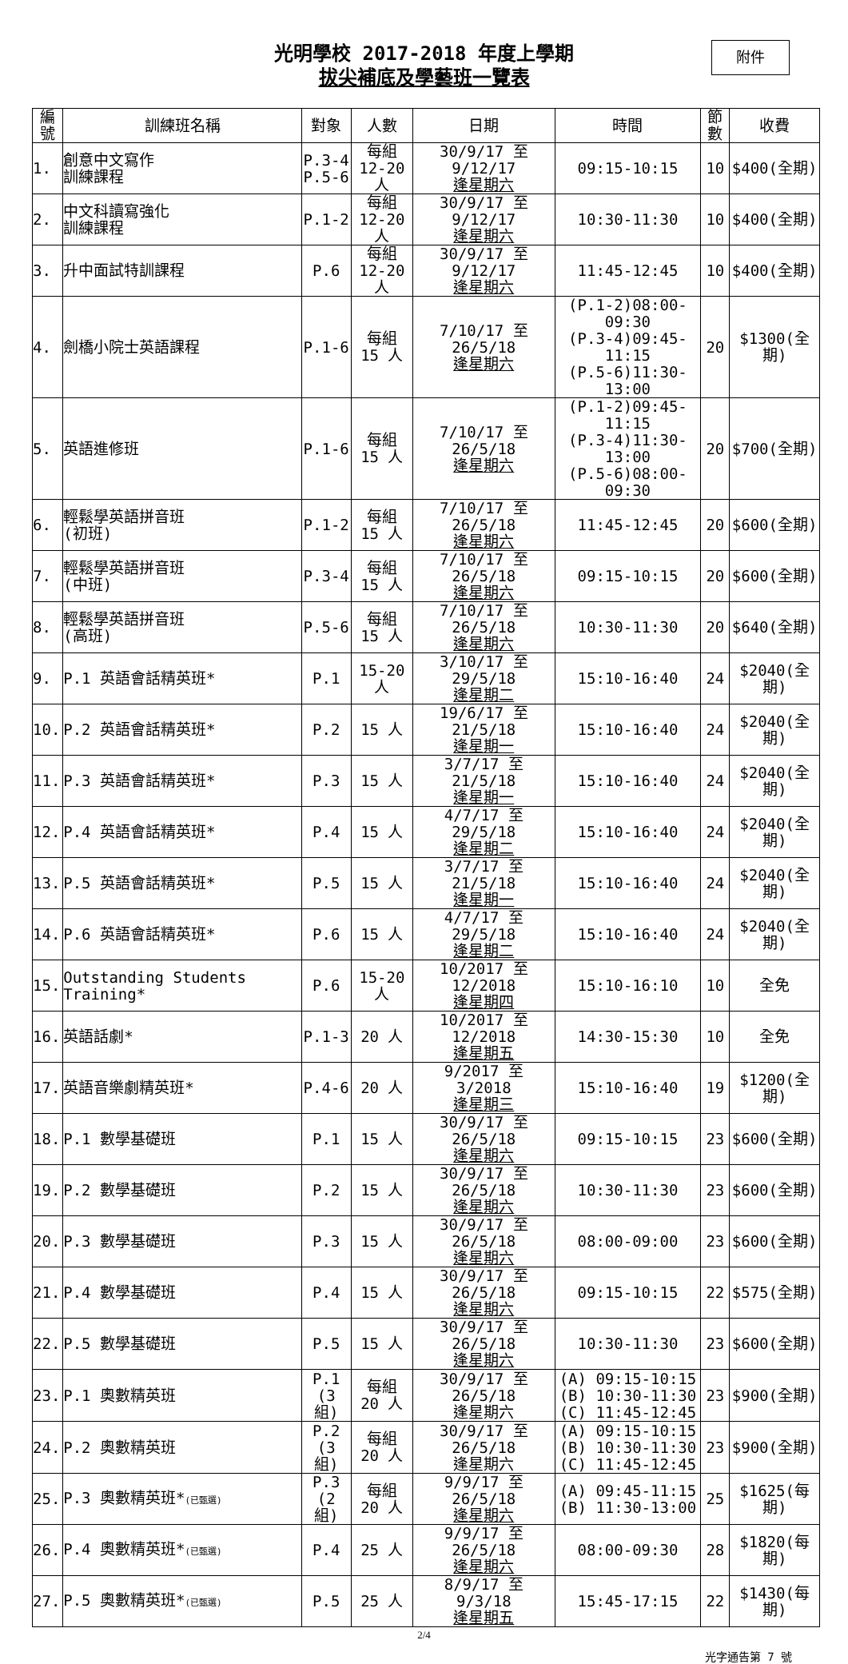光明學校 2017-2018 年度上學期
拔尖補底及學藝班一覽表
附件
| 編號 | 訓練班名稱 | 對象 | 人數 | 日期 | 時間 | 節數 | 收費 |
| --- | --- | --- | --- | --- | --- | --- | --- |
| 1. | 創意中文寫作 訓練課程 | P.3-4 P.5-6 | 每組 12-20 人 | 30/9/17 至 9/12/17 逢星期六 | 09:15-10:15 | 10 | $400(全期) |
| 2. | 中文科讀寫強化 訓練課程 | P.1-2 | 每組 12-20 人 | 30/9/17 至 9/12/17 逢星期六 | 10:30-11:30 | 10 | $400(全期) |
| 3. | 升中面試特訓課程 | P.6 | 每組 12-20 人 | 30/9/17 至 9/12/17 逢星期六 | 11:45-12:45 | 10 | $400(全期) |
| 4. | 劍橋小院士英語課程 | P.1-6 | 每組 15 人 | 7/10/17 至 26/5/18 逢星期六 | (P.1-2)08:00-09:30 (P.3-4)09:45-11:15 (P.5-6)11:30-13:00 | 20 | $1300(全期) |
| 5. | 英語進修班 | P.1-6 | 每組 15 人 | 7/10/17 至 26/5/18 逢星期六 | (P.1-2)09:45-11:15 (P.3-4)11:30-13:00 (P.5-6)08:00-09:30 | 20 | $700(全期) |
| 6. | 輕鬆學英語拼音班 (初班) | P.1-2 | 每組 15 人 | 7/10/17 至 26/5/18 逢星期六 | 11:45-12:45 | 20 | $600(全期) |
| 7. | 輕鬆學英語拼音班 (中班) | P.3-4 | 每組 15 人 | 7/10/17 至 26/5/18 逢星期六 | 09:15-10:15 | 20 | $600(全期) |
| 8. | 輕鬆學英語拼音班 (高班) | P.5-6 | 每組 15 人 | 7/10/17 至 26/5/18 逢星期六 | 10:30-11:30 | 20 | $640(全期) |
| 9. | P.1 英語會話精英班* | P.1 | 15-20 人 | 3/10/17 至 29/5/18 逢星期二 | 15:10-16:40 | 24 | $2040(全期) |
| 10. | P.2 英語會話精英班* | P.2 | 15 人 | 19/6/17 至 21/5/18 逢星期一 | 15:10-16:40 | 24 | $2040(全期) |
| 11. | P.3 英語會話精英班* | P.3 | 15 人 | 3/7/17 至 21/5/18 逢星期一 | 15:10-16:40 | 24 | $2040(全期) |
| 12. | P.4 英語會話精英班* | P.4 | 15 人 | 4/7/17 至 29/5/18 逢星期二 | 15:10-16:40 | 24 | $2040(全期) |
| 13. | P.5 英語會話精英班* | P.5 | 15 人 | 3/7/17 至 21/5/18 逢星期一 | 15:10-16:40 | 24 | $2040(全期) |
| 14. | P.6 英語會話精英班* | P.6 | 15 人 | 4/7/17 至 29/5/18 逢星期二 | 15:10-16:40 | 24 | $2040(全期) |
| 15. | Outstanding Students Training* | P.6 | 15-20 人 | 10/2017 至 12/2018 逢星期四 | 15:10-16:10 | 10 | 全免 |
| 16. | 英語話劇* | P.1-3 | 20 人 | 10/2017 至 12/2018 逢星期五 | 14:30-15:30 | 10 | 全免 |
| 17. | 英語音樂劇精英班* | P.4-6 | 20 人 | 9/2017 至 3/2018 逢星期三 | 15:10-16:40 | 19 | $1200(全期) |
| 18. | P.1 數學基礎班 | P.1 | 15 人 | 30/9/17 至 26/5/18 逢星期六 | 09:15-10:15 | 23 | $600(全期) |
| 19. | P.2 數學基礎班 | P.2 | 15 人 | 30/9/17 至 26/5/18 逢星期六 | 10:30-11:30 | 23 | $600(全期) |
| 20. | P.3 數學基礎班 | P.3 | 15 人 | 30/9/17 至 26/5/18 逢星期六 | 08:00-09:00 | 23 | $600(全期) |
| 21. | P.4 數學基礎班 | P.4 | 15 人 | 30/9/17 至 26/5/18 逢星期六 | 09:15-10:15 | 22 | $575(全期) |
| 22. | P.5 數學基礎班 | P.5 | 15 人 | 30/9/17 至 26/5/18 逢星期六 | 10:30-11:30 | 23 | $600(全期) |
| 23. | P.1 奧數精英班 | P.1 (3 組) | 每組 20 人 | 30/9/17 至 26/5/18 逢星期六 | (A) 09:15-10:15 (B) 10:30-11:30 (C) 11:45-12:45 | 23 | $900(全期) |
| 24. | P.2 奧數精英班 | P.2 (3 組) | 每組 20 人 | 30/9/17 至 26/5/18 逢星期六 | (A) 09:15-10:15 (B) 10:30-11:30 (C) 11:45-12:45 | 23 | $900(全期) |
| 25. | P.3 奧數精英班* (已甄選) | P.3 (2 組) | 每組 20 人 | 9/9/17 至 26/5/18 逢星期六 | (A) 09:45-11:15 (B) 11:30-13:00 | 25 | $1625(每期) |
| 26. | P.4 奧數精英班* (已甄選) | P.4 | 25 人 | 9/9/17 至 26/5/18 逢星期六 | 08:00-09:30 | 28 | $1820(每期) |
| 27. | P.5 奧數精英班* (已甄選) | P.5 | 25 人 | 8/9/17 至 9/3/18 逢星期五 | 15:45-17:15 | 22 | $1430(每期) |
2/4
光字通告第 7 號